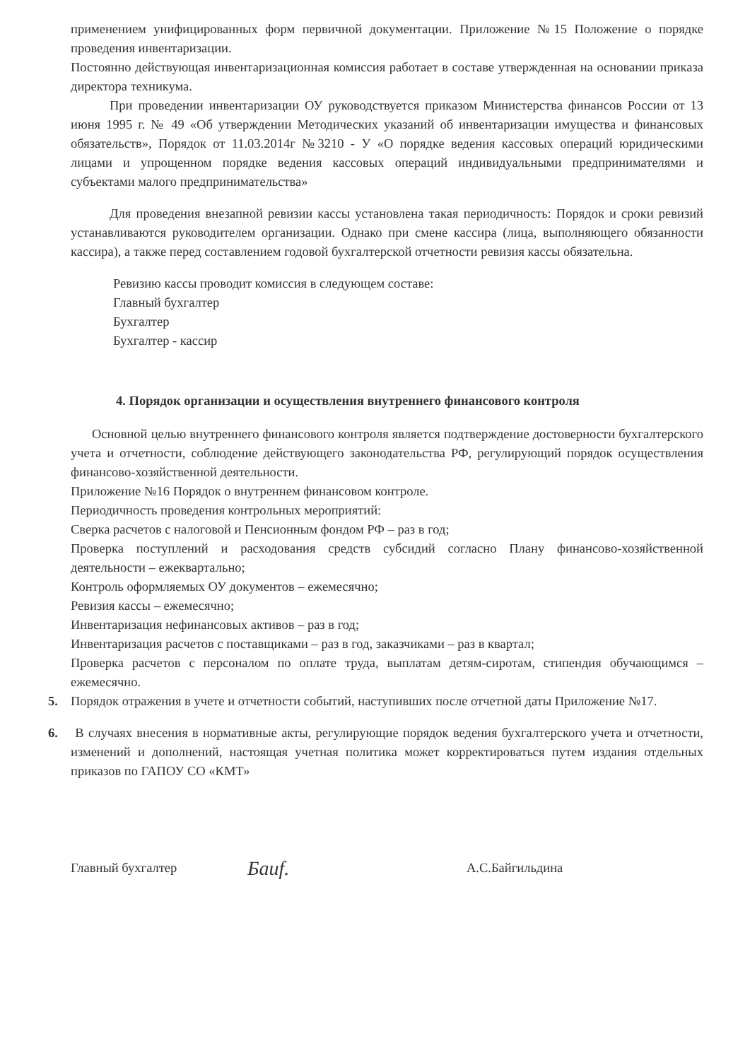применением унифицированных форм первичной документации. Приложение №15 Положение о порядке проведения инвентаризации.
Постоянно действующая инвентаризационная комиссия работает в составе утвержденная на основании приказа директора техникума.
При проведении инвентаризации ОУ руководствуется приказом Министерства финансов России от 13 июня 1995 г. № 49 «Об утверждении Методических указаний об инвентаризации имущества и финансовых обязательств», Порядок от 11.03.2014г №3210 - У «О порядке ведения кассовых операций юридическими лицами и упрощенном порядке ведения кассовых операций индивидуальными предпринимателями и субъектами малого предпринимательства»
Для проведения внезапной ревизии кассы установлена такая периодичность: Порядок и сроки ревизий устанавливаются руководителем организации. Однако при смене кассира (лица, выполняющего обязанности кассира), а также перед составлением годовой бухгалтерской отчетности ревизия кассы обязательна.
Ревизию кассы проводит комиссия в следующем составе:
Главный бухгалтер
Бухгалтер
Бухгалтер - кассир
4. Порядок организации и осуществления внутреннего финансового контроля
Основной целью внутреннего финансового контроля является подтверждение достоверности бухгалтерского учета и отчетности, соблюдение действующего законодательства РФ, регулирующий порядок осуществления финансово-хозяйственной деятельности.
Приложение №16 Порядок о внутреннем финансовом контроле.
Периодичность проведения контрольных мероприятий:
Сверка расчетов с налоговой и Пенсионным фондом РФ – раз в год;
Проверка поступлений и расходования средств субсидий согласно Плану финансово-хозяйственной деятельности – ежеквартально;
Контроль оформляемых ОУ документов – ежемесячно;
Ревизия кассы – ежемесячно;
Инвентаризация нефинансовых активов – раз в год;
Инвентаризация расчетов с поставщиками – раз в год, заказчиками – раз в квартал;
Проверка расчетов с персоналом по оплате труда, выплатам детям-сиротам, стипендия обучающимся – ежемесячно.
5. Порядок отражения в учете и отчетности событий, наступивших после отчетной даты Приложение №17.
6. В случаях внесения в нормативные акты, регулирующие порядок ведения бухгалтерского учета и отчетности, изменений и дополнений, настоящая учетная политика может корректироваться путем издания отдельных приказов по ГАПОУ СО «КМТ»
Главный бухгалтер Бaиf. А.С.Байгильдина